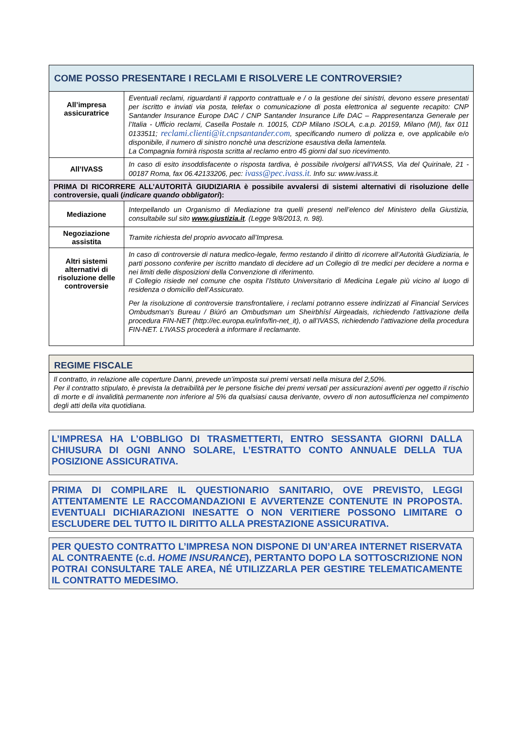| COME POSSO PRESENTARE I RECLAMI E RISOLVERE LE CONTROVERSIE? | |
| All’impresa assicuratrice | Eventuali reclami, riguardanti il rapporto contrattuale e / o la gestione dei sinistri, devono essere presentati per iscritto e inviati via posta, telefax o comunicazione di posta elettronica al seguente recapito: CNP Santander Insurance Europe DAC / CNP Santander Insurance Life DAC – Rappresentanza Generale per l’Italia - Ufficio reclami, Casella Postale n. 10015, CDP Milano ISOLA, c.a.p. 20159, Milano (MI), fax 011 0133511; reclami.clienti@it.cnpsantander.com , specificando numero di polizza e, ove applicabile e/o disponibile, il numero di sinistro nonchè una descrizione esaustiva della lamentela. La Compagnia fornirà risposta scritta al reclamo entro 45 giorni dal suo ricevimento. |
| All’IVASS | In caso di esito insoddisfacente o risposta tardiva, è possibile rivolgersi all’IVASS, Via del Quirinale, 21 - 00187 Roma, fax 06.42133206, pec: ivass@pec.ivass.it . Info su: www.ivass.it. |
| PRIMA DI RICORRERE ALL’AUTORITÀ GIUDIZIARIA è possibile avvalersi di sistemi alternativi di risoluzione delle controversie, quali ( indicare quando obbligatori ): | |
| Mediazione | Interpellando un Organismo di Mediazione tra quelli presenti nell’elenco del Ministero della Giustizia, consultabile sul sito www.giustizia.it . (Legge 9/8/2013, n. 98). |
| Negoziazione assistita | Tramite richiesta del proprio avvocato all’Impresa. |
| Altri sistemi alternativi di risoluzione delle controversie | In caso di controversie di natura medico-legale, fermo restando il diritto di ricorrere all’Autorità Giudiziaria, le parti possono conferire per iscritto mandato di decidere ad un Collegio di tre medici per decidere a norma e nei limiti delle disposizioni della Convenzione di riferimento. Il Collegio risiede nel comune che ospita l’Istituto Universitario di Medicina Legale più vicino al luogo di residenza o domicilio dell’Assicurato. Per la risoluzione di controversie transfrontaliere, i reclami potranno essere indirizzati al Financial Services Ombudsman's Bureau / Biúró an Ombudsman um Sheirbhísí Airgeadais, richiedendo l’attivazione della procedura FIN-NET (http://ec.europa.eu/info/fin-net_it), o all’IVASS, richiedendo l’attivazione della procedura FIN-NET. L’IVASS procederà a informare il reclamante. |
REGIME FISCALE
Il contratto, in relazione alle coperture Danni, prevede un’imposta sui premi versati nella misura del 2,50%.
Per il contratto stipulato, è prevista la detraibilità per le persone fisiche dei premi versati per assicurazioni aventi per oggetto il rischio di morte e di invalidità permanente non inferiore al 5% da qualsiasi causa derivante, ovvero di non autosufficienza nel compimento degli atti della vita quotidiana.
L’IMPRESA HA L’OBBLIGO DI TRASMETTERTI, ENTRO SESSANTA GIORNI DALLA CHIUSURA DI OGNI ANNO SOLARE, L’ESTRATTO CONTO ANNUALE DELLA TUA POSIZIONE ASSICURATIVA.
PRIMA DI COMPILARE IL QUESTIONARIO SANITARIO, OVE PREVISTO, LEGGI ATTENTAMENTE LE RACCOMANDAZIONI E AVVERTENZE CONTENUTE IN PROPOSTA. EVENTUALI DICHIARAZIONI INESATTE O NON VERITIERE POSSONO LIMITARE O ESCLUDERE DEL TUTTO IL DIRITTO ALLA PRESTAZIONE ASSICURATIVA.
PER QUESTO CONTRATTO L’IMPRESA NON DISPONE DI UN’AREA INTERNET RISERVATA AL CONTRAENTE (c.d. HOME INSURANCE), PERTANTO DOPO LA SOTTOSCRIZIONE NON POTRAI CONSULTARE TALE AREA, NÉ UTILIZZARLA PER GESTIRE TELEMATICAMENTE IL CONTRATTO MEDESIMO.